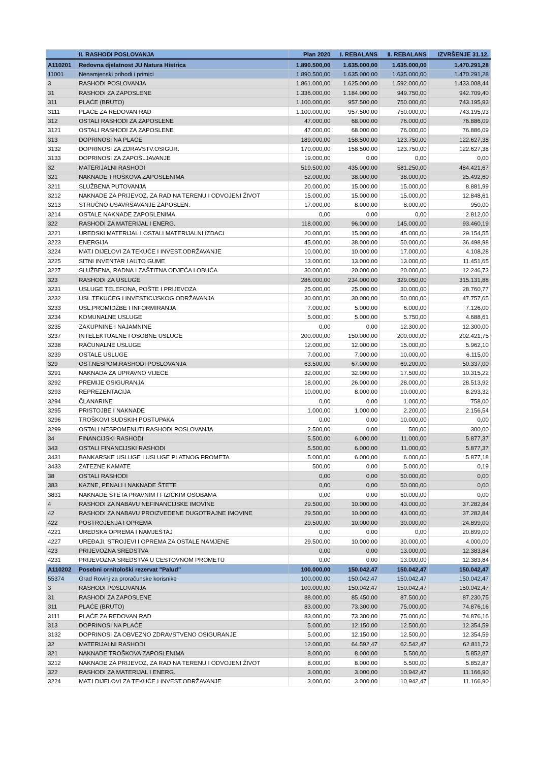| | II. RASHODI POSLOVANJA | Plan 2020 | I. REBALANS | II. REBALANS | IZVRŠENJE 31.12. |
| --- | --- | --- | --- | --- | --- |
| A110201 | Redovna djelatnost JU Natura Histrica | 1.890.500,00 | 1.635.000,00 | 1.635.000,00 | 1.470.291,28 |
| 11001 | Nenamjenski prihodi i primici | 1.890.500,00 | 1.635.000,00 | 1.635.000,00 | 1.470.291,28 |
| 3 | RASHODI POSLOVANJA | 1.861.000,00 | 1.625.000,00 | 1.592.000,00 | 1.433.008,44 |
| 31 | RASHODI ZA ZAPOSLENE | 1.336.000,00 | 1.184.000,00 | 949.750,00 | 942.709,40 |
| 311 | PLAĆE (BRUTO) | 1.100.000,00 | 957.500,00 | 750.000,00 | 743.195,93 |
| 3111 | PLAĆE ZA REDOVAN RAD | 1.100.000,00 | 957.500,00 | 750.000,00 | 743.195,93 |
| 312 | OSTALI RASHODI ZA ZAPOSLENE | 47.000,00 | 68.000,00 | 76.000,00 | 76.886,09 |
| 3121 | OSTALI RASHODI ZA ZAPOSLENE | 47.000,00 | 68.000,00 | 76.000,00 | 76.886,09 |
| 313 | DOPRINOSI NA PLAĆE | 189.000,00 | 158.500,00 | 123.750,00 | 122.627,38 |
| 3132 | DOPRINOSI ZA ZDRAVSTV.OSIGUR. | 170.000,00 | 158.500,00 | 123.750,00 | 122.627,38 |
| 3133 | DOPRINOSI ZA ZAPOŠLJAVANJE | 19.000,00 | 0,00 | 0,00 | 0,00 |
| 32 | MATERIJALNI RASHODI | 519.500,00 | 435.000,00 | 581.250,00 | 484.421,67 |
| 321 | NAKNADE TROŠKOVA ZAPOSLENIMA | 52.000,00 | 38.000,00 | 38.000,00 | 25.492,60 |
| 3211 | SLUŽBENA PUTOVANJA | 20.000,00 | 15.000,00 | 15.000,00 | 8.881,99 |
| 3212 | NAKNADE ZA PRIJEVOZ, ZA RAD NA TERENU I ODVOJENI ŽIVOT | 15.000,00 | 15.000,00 | 15.000,00 | 12.848,61 |
| 3213 | STRUČNO USAVRŠAVANJE ZAPOSLEN. | 17.000,00 | 8.000,00 | 8.000,00 | 950,00 |
| 3214 | OSTALE NAKNADE ZAPOSLENIMA | 0,00 | 0,00 | 0,00 | 2.812,00 |
| 322 | RASHODI ZA MATERIJAL I ENERG. | 118.000,00 | 96.000,00 | 145.000,00 | 93.460,19 |
| 3221 | UREDSKI MATERIJAL I OSTALI MATERIJALNI IZDACI | 20.000,00 | 15.000,00 | 45.000,00 | 29.154,55 |
| 3223 | ENERGIJA | 45.000,00 | 38.000,00 | 50.000,00 | 36.498,98 |
| 3224 | MAT.I DIJELOVI ZA TEKUĆE I INVEST.ODRŽAVANJE | 10.000,00 | 10.000,00 | 17.000,00 | 4.108,28 |
| 3225 | SITNI INVENTAR I AUTO GUME | 13.000,00 | 13.000,00 | 13.000,00 | 11.451,65 |
| 3227 | SLUŽBENA, RADNA I ZAŠTITNA ODJEĆA I OBUĆA | 30.000,00 | 20.000,00 | 20.000,00 | 12.246,73 |
| 323 | RASHODI ZA USLUGE | 286.000,00 | 234.000,00 | 329.050,00 | 315.131,88 |
| 3231 | USLUGE TELEFONA, POŠTE I PRIJEVOZA | 25.000,00 | 25.000,00 | 30.000,00 | 28.760,77 |
| 3232 | USL.TEKUĆEG I INVESTICIJSKOG ODRŽAVANJA | 30.000,00 | 30.000,00 | 50.000,00 | 47.757,65 |
| 3233 | USL.PROMIDŽBE I INFORMIRANJA | 7.000,00 | 5.000,00 | 6.000,00 | 7.126,00 |
| 3234 | KOMUNALNE USLUGE | 5.000,00 | 5.000,00 | 5.750,00 | 4.688,61 |
| 3235 | ZAKUPNINE I NAJAMNINE | 0,00 | 0,00 | 12.300,00 | 12.300,00 |
| 3237 | INTELEKTUALNE I OSOBNE USLUGE | 200.000,00 | 150.000,00 | 200.000,00 | 202.421,75 |
| 3238 | RAČUNALNE USLUGE | 12.000,00 | 12.000,00 | 15.000,00 | 5.962,10 |
| 3239 | OSTALE USLUGE | 7.000,00 | 7.000,00 | 10.000,00 | 6.115,00 |
| 329 | OST.NESPOM.RASHODI POSLOVANJA | 63.500,00 | 67.000,00 | 69.200,00 | 50.337,00 |
| 3291 | NAKNADA ZA UPRAVNO VIJEĆE | 32.000,00 | 32.000,00 | 17.500,00 | 10.315,22 |
| 3292 | PREMIJE OSIGURANJA | 18.000,00 | 26.000,00 | 28.000,00 | 28.513,92 |
| 3293 | REPREZENTACIJA | 10.000,00 | 8.000,00 | 10.000,00 | 8.293,32 |
| 3294 | ČLANARINE | 0,00 | 0,00 | 1.000,00 | 758,00 |
| 3295 | PRISTOJBE I NAKNADE | 1.000,00 | 1.000,00 | 2.200,00 | 2.156,54 |
| 3296 | TROŠKOVI SUDSKIH POSTUPAKA | 0,00 | 0,00 | 10.000,00 | 0,00 |
| 3299 | OSTALI NESPOMENUTI RASHODI POSLOVANJA | 2.500,00 | 0,00 | 500,00 | 300,00 |
| 34 | FINANCIJSKI RASHODI | 5.500,00 | 6.000,00 | 11.000,00 | 5.877,37 |
| 343 | OSTALI FINANCIJSKI RASHODI | 5.500,00 | 6.000,00 | 11.000,00 | 5.877,37 |
| 3431 | BANKARSKE USLUGE I USLUGE PLATNOG PROMETA | 5.000,00 | 6.000,00 | 6.000,00 | 5.877,18 |
| 3433 | ZATEZNE KAMATE | 500,00 | 0,00 | 5.000,00 | 0,19 |
| 38 | OSTALI RASHODI | 0,00 | 0,00 | 50.000,00 | 0,00 |
| 383 | KAZNE, PENALI I NAKNADE ŠTETE | 0,00 | 0,00 | 50.000,00 | 0,00 |
| 3831 | NAKNADE ŠTETA PRAVNIM I FIZIČKIM OSOBAMA | 0,00 | 0,00 | 50.000,00 | 0,00 |
| 4 | RASHODI ZA NABAVU NEFINANCIJSKE IMOVINE | 29.500,00 | 10.000,00 | 43.000,00 | 37.282,84 |
| 42 | RASHODI ZA NABAVU PROIZVEDENE DUGOTRAJNE IMOVINE | 29.500,00 | 10.000,00 | 43.000,00 | 37.282,84 |
| 422 | POSTROJENJA I OPREMA | 29.500,00 | 10.000,00 | 30.000,00 | 24.899,00 |
| 4221 | UREDSKA OPREMA I NAMJEŠTAJ | 0,00 | 0,00 | 0,00 | 20.899,00 |
| 4227 | UREĐAJI, STROJEVI I OPREMA ZA OSTALE NAMJENE | 29.500,00 | 10.000,00 | 30.000,00 | 4.000,00 |
| 423 | PRIJEVOZNA SREDSTVA | 0,00 | 0,00 | 13.000,00 | 12.383,84 |
| 4231 | PRIJEVOZNA SREDSTVA U CESTOVNOM PROMETU | 0,00 | 0,00 | 13.000,00 | 12.383,84 |
| A110202 | Posebni ornitološki rezervat "Palud" | 100.000,00 | 150.042,47 | 150.042,47 | 150.042,47 |
| 55374 | Grad Rovinj za proračunske korisnike | 100.000,00 | 150.042,47 | 150.042,47 | 150.042,47 |
| 3 | RASHODI POSLOVANJA | 100.000,00 | 150.042,47 | 150.042,47 | 150.042,47 |
| 31 | RASHODI ZA ZAPOSLENE | 88.000,00 | 85.450,00 | 87.500,00 | 87.230,75 |
| 311 | PLAĆE (BRUTO) | 83.000,00 | 73.300,00 | 75.000,00 | 74.876,16 |
| 3111 | PLAĆE ZA REDOVAN RAD | 83.000,00 | 73.300,00 | 75.000,00 | 74.876,16 |
| 313 | DOPRINOSI NA PLAĆE | 5.000,00 | 12.150,00 | 12.500,00 | 12.354,59 |
| 3132 | DOPRINOSI ZA OBVEZNO ZDRAVSTVENO OSIGURANJE | 5.000,00 | 12.150,00 | 12.500,00 | 12.354,59 |
| 32 | MATERIJALNI RASHODI | 12.000,00 | 64.592,47 | 62.542,47 | 62.811,72 |
| 321 | NAKNADE TROŠKOVA ZAPOSLENIMA | 8.000,00 | 8.000,00 | 5.500,00 | 5.852,87 |
| 3212 | NAKNADE ZA PRIJEVOZ, ZA RAD NA TERENU I ODVOJENI ŽIVOT | 8.000,00 | 8.000,00 | 5.500,00 | 5.852,87 |
| 322 | RASHODI ZA MATERIJAL I ENERG. | 3.000,00 | 3.000,00 | 10.942,47 | 11.166,90 |
| 3224 | MAT.I DIJELOVI ZA TEKUĆE I INVEST.ODRŽAVANJE | 3.000,00 | 3.000,00 | 10.942,47 | 11.166,90 |